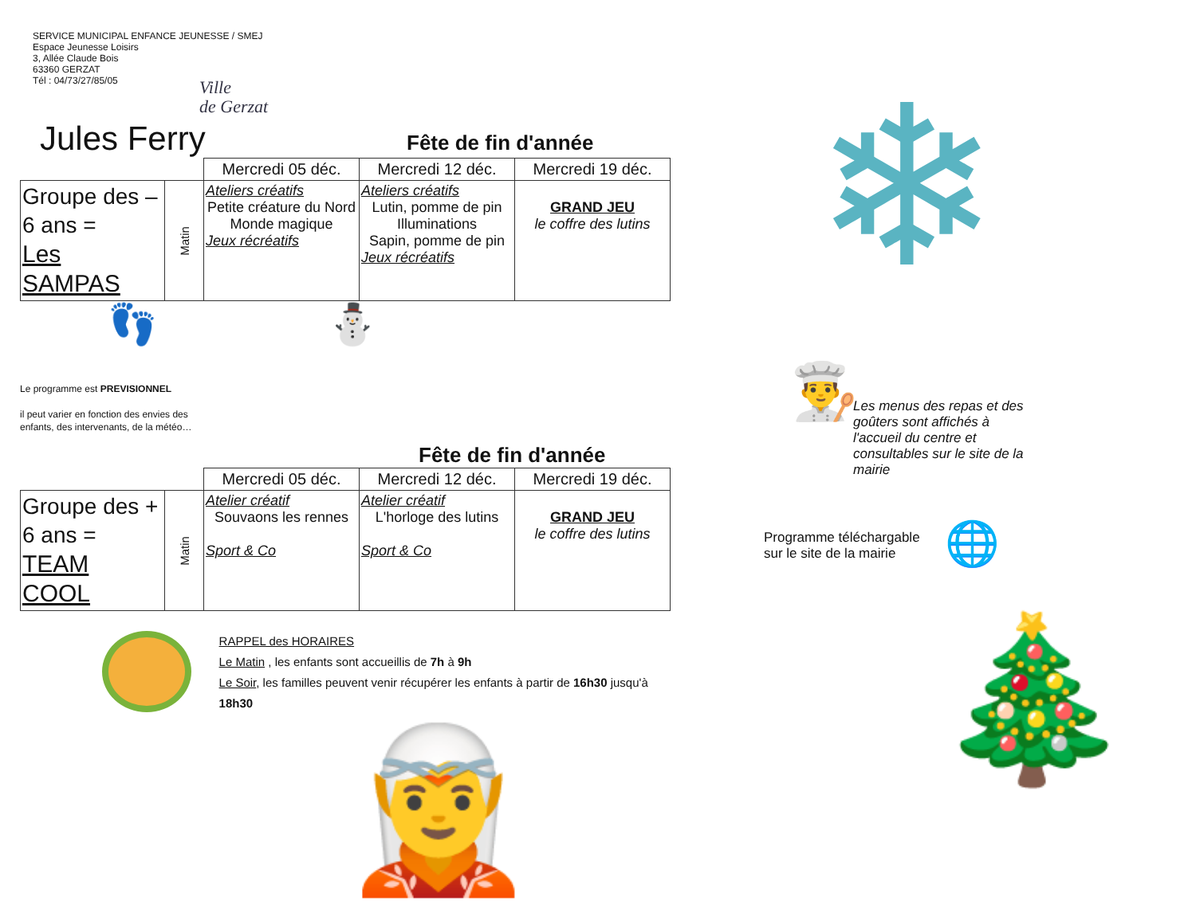SERVICE MUNICIPAL ENFANCE JEUNESSE / SMEJ
Espace Jeunesse Loisirs
3, Allée Claude Bois
63360 GERZAT
Tél : 04/73/27/85/05
Ville
de Gerzat
Jules Ferry
Fête de fin d'année
| | | Mercredi 05 déc. | Mercredi 12 déc. | Mercredi 19 déc. |
| Groupe des – 6 ans = Les SAMPAS | Matin | Ateliers créatifs Petite créature du Nord Monde magique Jeux récréatifs | Ateliers créatifs Lutin, pomme de pin Illuminations Sapin, pomme de pin Jeux récréatifs | GRAND JEU le coffre des lutins |
👣 ⛄
Le programme est PREVISIONNEL
il peut varier en fonction des envies des
enfants, des intervenants, de la météo…
Fête de fin d'année
| | | Mercredi 05 déc. | Mercredi 12 déc. | Mercredi 19 déc. |
| Groupe des + 6 ans = TEAM COOL | Matin | Atelier créatif Souvaons les rennes Sport & Co | Atelier créatif L'horloge des lutins Sport & Co | GRAND JEU le coffre des lutins |
RAPPEL des HORAIRES
Le Matin , les enfants sont accueillis de 7h à 9h
Le Soir, les familles peuvent venir récupérer les enfants à partir de 16h30 jusqu'à 18h30
🧝
❄
Les menus des repas et des goûters sont affichés à l'accueil du centre et consultables sur le site de la mairie
👨‍🍳
Programme téléchargable
sur le site de la mairie
🌐
🎄